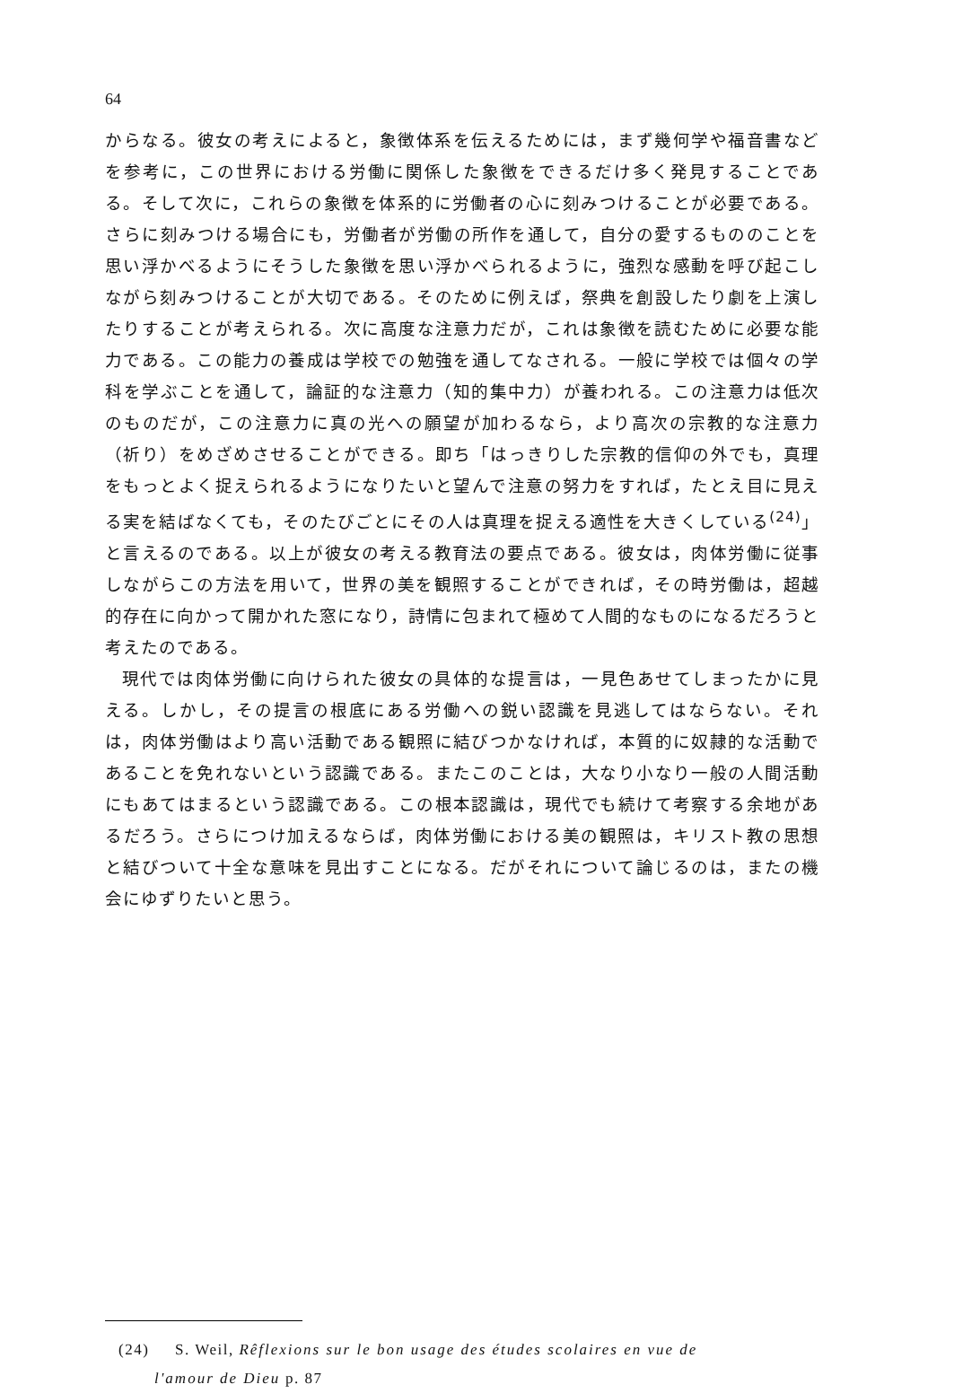64
からなる。彼女の考えによると，象徴体系を伝えるためには，まず幾何学や福音書などを参考に，この世界における労働に関係した象徴をできるだけ多く発見することである。そして次に，これらの象徴を体系的に労働者の心に刻みつけることが必要である。さらに刻みつける場合にも，労働者が労働の所作を通して，自分の愛するもののことを思い浮かべるようにそうした象徴を思い浮かべられるように，強烈な感動を呼び起こしながら刻みつけることが大切である。そのために例えば，祭典を創設したり劇を上演したりすることが考えられる。次に高度な注意力だが，これは象徴を読むために必要な能力である。この能力の養成は学校での勉強を通してなされる。一般に学校では個々の学科を学ぶことを通して，論証的な注意力（知的集中力）が養われる。この注意力は低次のものだが，この注意力に真の光への願望が加わるなら，より高次の宗教的な注意力（祈り）をめざめさせることができる。即ち「はっきりした宗教的信仰の外でも，真理をもっとよく捉えられるようになりたいと望んで注意の努力をすれば，たとえ目に見える実を結ばなくても，そのたびごとにその人は真理を捉える適性を大きくしている<sup>(24)</sup>」と言えるのである。以上が彼女の考える教育法の要点である。彼女は，肉体労働に従事しながらこの方法を用いて，世界の美を観照することができれば，その時労働は，超越的存在に向かって開かれた窓になり，詩情に包まれて極めて人間的なものになるだろうと考えたのである。
現代では肉体労働に向けられた彼女の具体的な提言は，一見色あせてしまったかに見える。しかし，その提言の根底にある労働への鋭い認識を見逃してはならない。それは，肉体労働はより高い活動である観照に結びつかなければ，本質的に奴隷的な活動であることを免れないという認識である。またこのことは，大なり小なり一般の人間活動にもあてはまるという認識である。この根本認識は，現代でも続けて考察する余地があるだろう。さらにつけ加えるならば，肉体労働における美の観照は，キリスト教の思想と結びついて十全な意味を見出すことになる。だがそれについて論じるのは，またの機会にゆずりたいと思う。
(24) S. Weil, Rêflexions sur le bon usage des études scolaires en vue de
l'amour de Dieu p. 87